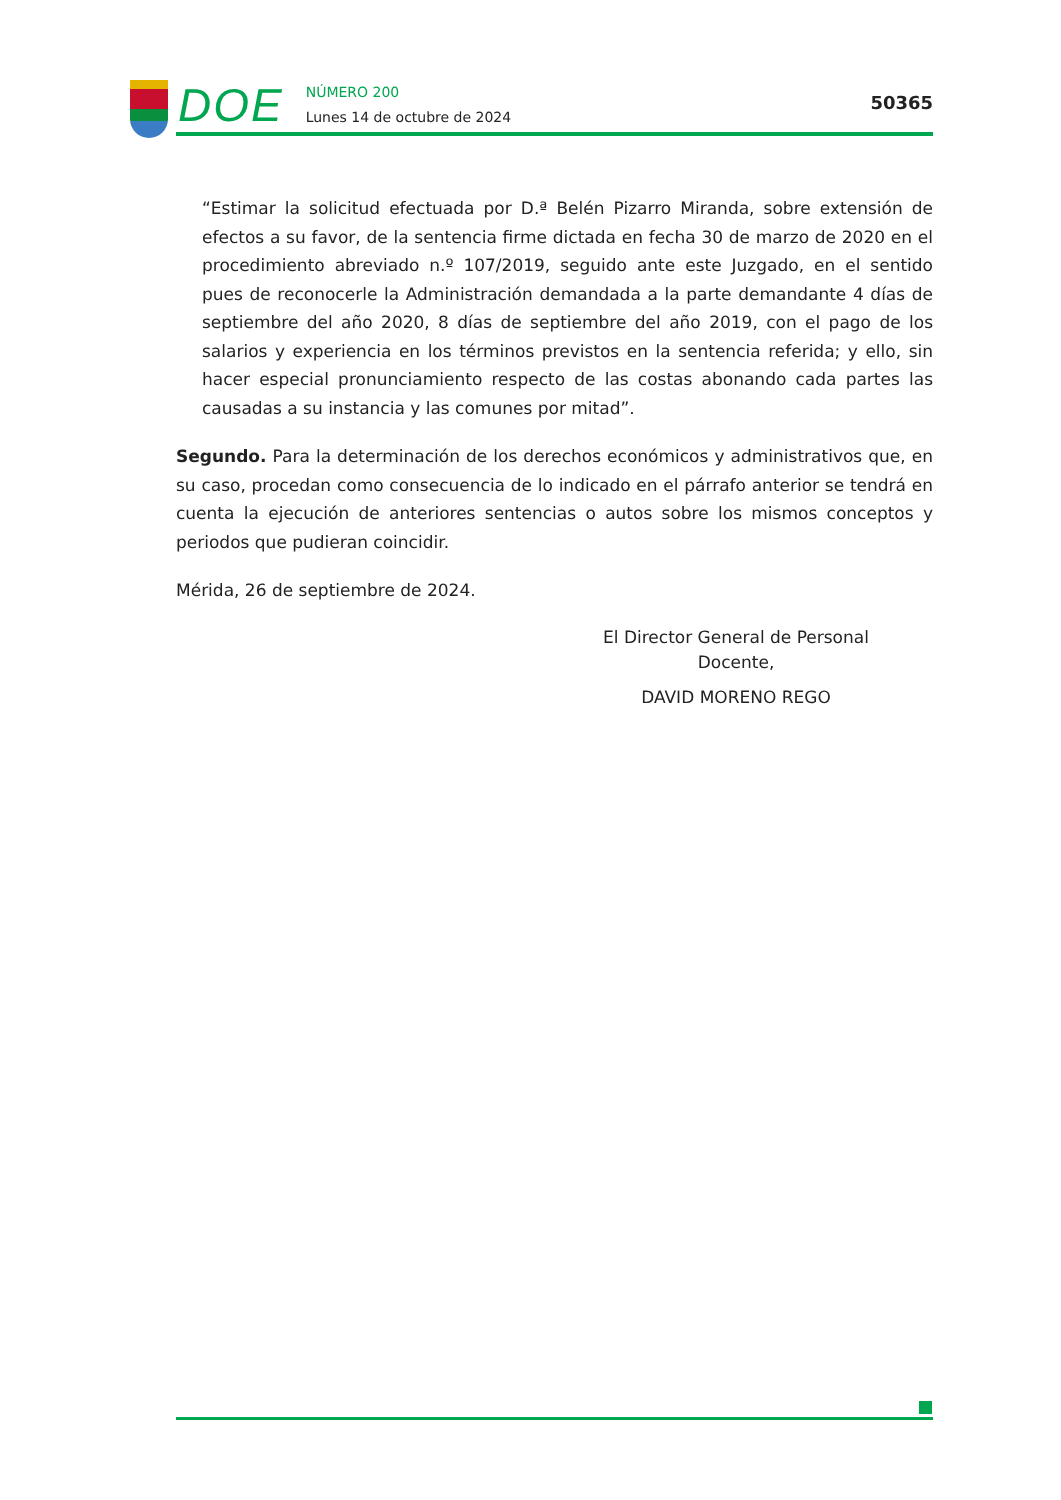DOE
NÚMERO 200
Lunes 14 de octubre de 2024
50365
“Estimar la solicitud efectuada por D.ª Belén Pizarro Miranda, sobre extensión de efectos a su favor, de la sentencia firme dictada en fecha 30 de marzo de 2020 en el procedimiento abreviado n.º 107/2019, seguido ante este Juzgado, en el sentido pues de reconocerle la Administración demandada a la parte demandante 4 días de septiembre del año 2020, 8 días de septiembre del año 2019, con el pago de los salarios y experiencia en los términos previstos en la sentencia referida; y ello, sin hacer especial pronunciamiento respecto de las costas abonando cada partes las causadas a su instancia y las comunes por mitad”.
Segundo. Para la determinación de los derechos económicos y administrativos que, en su caso, procedan como consecuencia de lo indicado en el párrafo anterior se tendrá en cuenta la ejecución de anteriores sentencias o autos sobre los mismos conceptos y periodos que pudieran coincidir.
Mérida, 26 de septiembre de 2024.
El Director General de Personal
Docente,
DAVID MORENO REGO